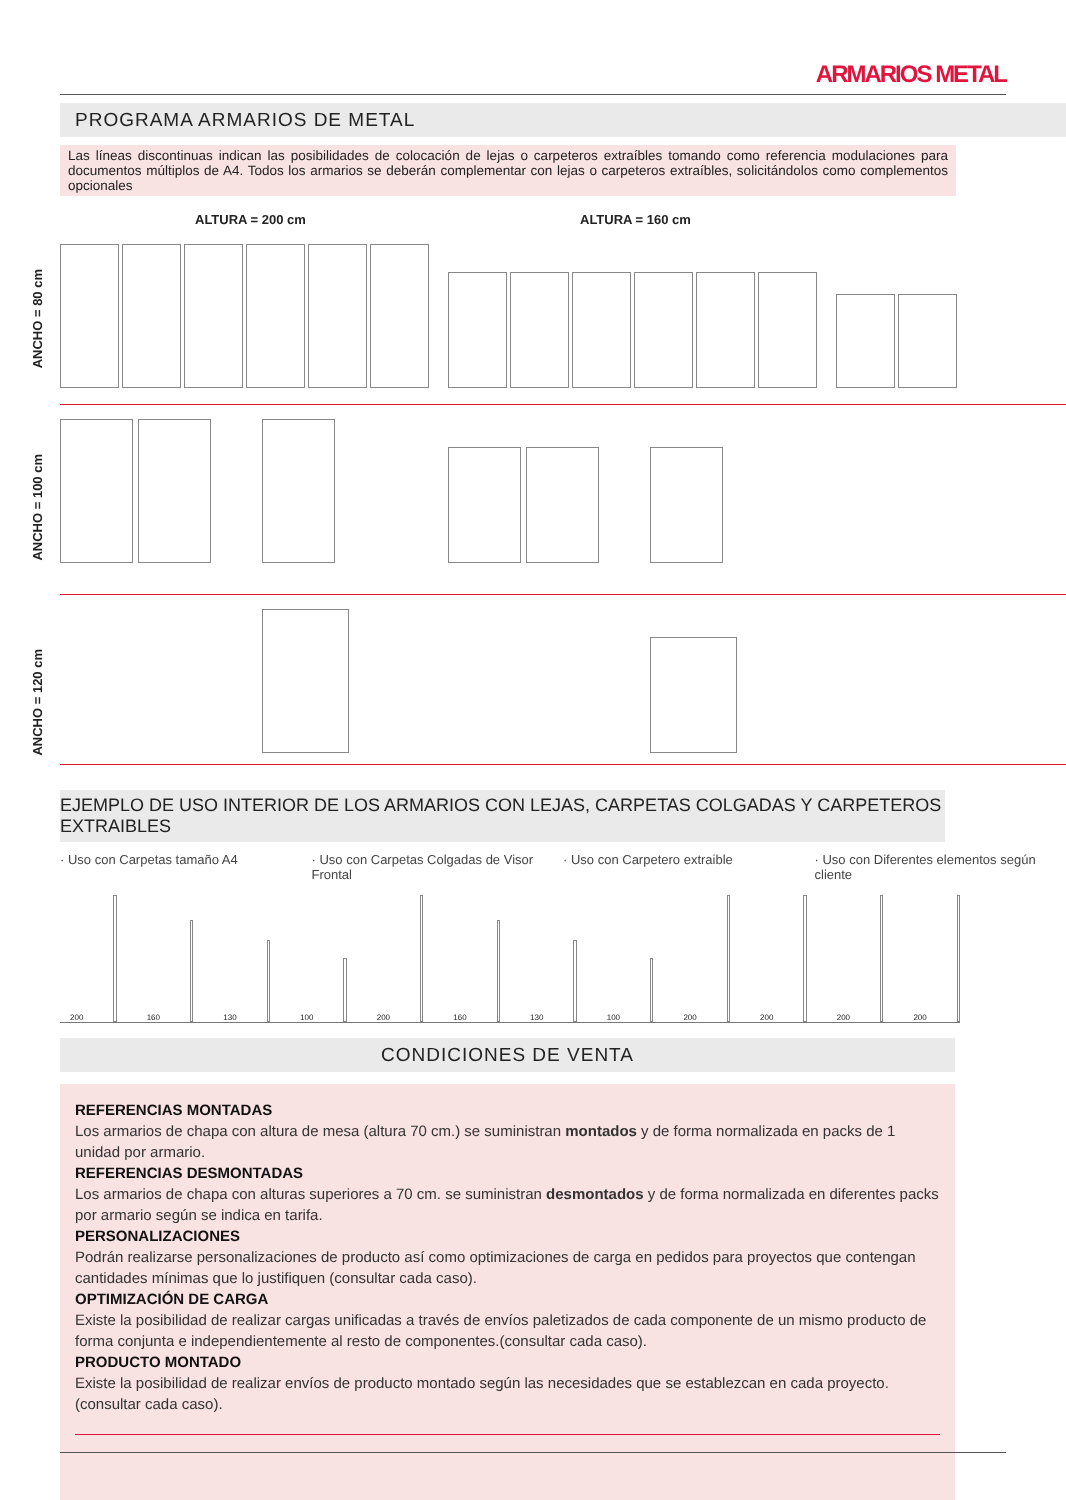ARMARIOS METAL
PROGRAMA ARMARIOS DE METAL
Las líneas discontinuas indican las posibilidades de colocación de lejas o carpeteros extraíbles tomando como referencia modulaciones para documentos múltiplos de A4. Todos los armarios se deberán complementar con lejas o carpeteros extraíbles, solicitándolos como complementos opcionales
ALTURA = 200 cm ALTURA = 160 cm
ANCHO = 80 cm
ANCHO = 100 cm
ANCHO = 120 cm
EJEMPLO DE USO INTERIOR DE LOS ARMARIOS CON LEJAS, CARPETAS COLGADAS Y CARPETEROS EXTRAIBLES
· Uso con Carpetas tamaño A4 · Uso con Carpetas Colgadas de Visor Frontal · Uso con Carpetero extraible · Uso con Diferentes elementos según cliente
200
160
130
100
200
160
130
100
200
200
200
200
CONDICIONES DE VENTA
REFERENCIAS MONTADAS
Los armarios de chapa con altura de mesa (altura 70 cm.) se suministran montados y de forma normalizada en packs de 1 unidad por armario.
REFERENCIAS DESMONTADAS
Los armarios de chapa con alturas superiores a 70 cm. se suministran desmontados y de forma normalizada en diferentes packs por armario según se indica en tarifa.
PERSONALIZACIONES
Podrán realizarse personalizaciones de producto así como optimizaciones de carga en pedidos para proyectos que contengan cantidades mínimas que lo justifiquen (consultar cada caso).
OPTIMIZACIÓN DE CARGA
Existe la posibilidad de realizar cargas unificadas a través de envíos paletizados de cada componente de un mismo producto de forma conjunta e independientemente al resto de componentes.(consultar cada caso).
PRODUCTO MONTADO
Existe la posibilidad de realizar envíos de producto montado según las necesidades que se establezcan en cada proyecto. (consultar cada caso).